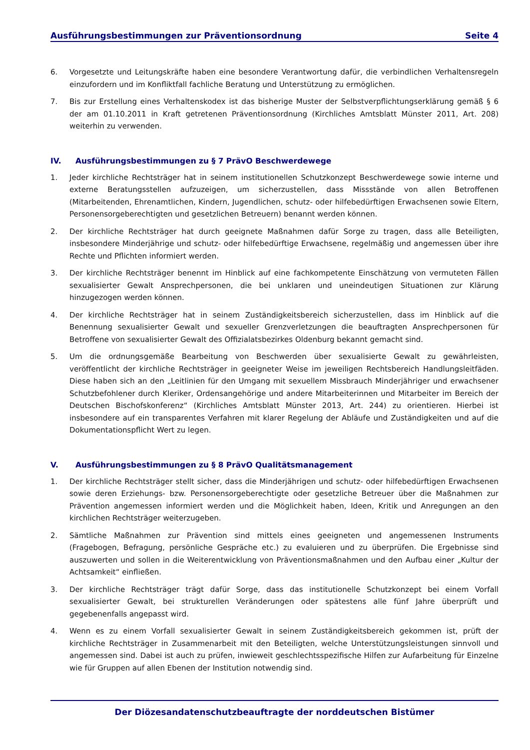Ausführungsbestimmungen zur Präventionsordnung Seite 4
6. Vorgesetzte und Leitungskräfte haben eine besondere Verantwortung dafür, die verbindlichen Verhaltens­regeln einzufordern und im Konfliktfall fachliche Beratung und Unterstützung zu ermöglichen.
7. Bis zur Erstellung eines Verhaltenskodex ist das bisherige Muster der Selbstverpflichtungserklärung gemäß § 6 der am 01.10.2011 in Kraft getretenen Präventionsordnung (Kirchliches Amtsblatt Münster 2011, Art. 208) weiterhin zu verwenden.
IV. Ausführungsbestimmungen zu § 7 PrävO Beschwerdewege
1. Jeder kirchliche Rechtsträger hat in seinem institutionellen Schutzkonzept Beschwerdewege sowie interne und externe Beratungsstellen aufzuzeigen, um sicherzustellen, dass Missstände von allen Betroffenen (Mitarbeitenden, Ehrenamtlichen, Kindern, Jugendlichen, schutz- oder hilfebedürftigen Erwachsenen sowie Eltern, Personensorgeberechtigten und gesetzlichen Betreuern) benannt werden können.
2. Der kirchliche Rechtsträger hat durch geeignete Maßnahmen dafür Sorge zu tragen, dass alle Beteiligten, insbesondere Minderjährige und schutz- oder hilfebedürftige Erwachsene, regelmäßig und angemessen über ihre Rechte und Pflichten informiert werden.
3. Der kirchliche Rechtsträger benennt im Hinblick auf eine fachkompetente Einschätzung von vermuteten Fällen sexualisierter Gewalt Ansprechpersonen, die bei unklaren und uneindeutigen Situationen zur Klärung hinzugezogen werden können.
4. Der kirchliche Rechtsträger hat in seinem Zuständigkeitsbereich sicherzustellen, dass im Hinblick auf die Benennung sexualisierter Gewalt und sexueller Grenzverletzungen die beauftragten Ansprechpersonen für Betroffene von sexualisierter Gewalt des Offizialatsbezirkes Oldenburg bekannt gemacht sind.
5. Um die ordnungsgemäße Bearbeitung von Beschwerden über sexualisierte Gewalt zu gewährleisten, veröffentlicht der kirchliche Rechtsträger in geeigneter Weise im jeweiligen Rechtsbereich Handlungs­leitfäden. Diese haben sich an den „Leitlinien für den Umgang mit sexuellem Missbrauch Minderjähriger und erwachsener Schutzbefohlener durch Kleriker, Ordensangehörige und andere Mitarbeiterinnen und Mitarbeiter im Bereich der Deutschen Bischofskonferenz“ (Kirchliches Amtsblatt Münster 2013, Art. 244) zu orientieren. Hierbei ist insbesondere auf ein transparentes Verfahren mit klarer Regelung der Abläufe und Zuständigkeiten und auf die Dokumentationspflicht Wert zu legen.
V. Ausführungsbestimmungen zu § 8 PrävO Qualitätsmanagement
1. Der kirchliche Rechtsträger stellt sicher, dass die Minderjährigen und schutz- oder hilfebedürftigen Erwachsenen sowie deren Erziehungs- bzw. Personensorgeberechtigte oder gesetzliche Betreuer über die Maßnahmen zur Prävention angemessen informiert werden und die Möglichkeit haben, Ideen, Kritik und Anregungen an den kirchlichen Rechtsträger weiterzugeben.
2. Sämtliche Maßnahmen zur Prävention sind mittels eines geeigneten und angemessenen Instruments (Fragebogen, Befragung, persönliche Gespräche etc.) zu evaluieren und zu überprüfen. Die Ergebnisse sind auszuwerten und sollen in die Weiterentwicklung von Präventionsmaßnahmen und den Aufbau einer „Kultur der Achtsamkeit“ einfließen.
3. Der kirchliche Rechtsträger trägt dafür Sorge, dass das institutionelle Schutzkonzept bei einem Vorfall sexualisierter Gewalt, bei strukturellen Veränderungen oder spätestens alle fünf Jahre überprüft und gegebenenfalls angepasst wird.
4. Wenn es zu einem Vorfall sexualisierter Gewalt in seinem Zuständigkeitsbereich gekommen ist, prüft der kirchliche Rechtsträger in Zusammenarbeit mit den Beteiligten, welche Unterstützungsleistungen sinnvoll und angemessen sind. Dabei ist auch zu prüfen, inwieweit geschlechtsspezifische Hilfen zur Aufarbeitung für Einzelne wie für Gruppen auf allen Ebenen der Institution notwendig sind.
Der Diözesandatenschutzbeauftragte der norddeutschen Bistümer